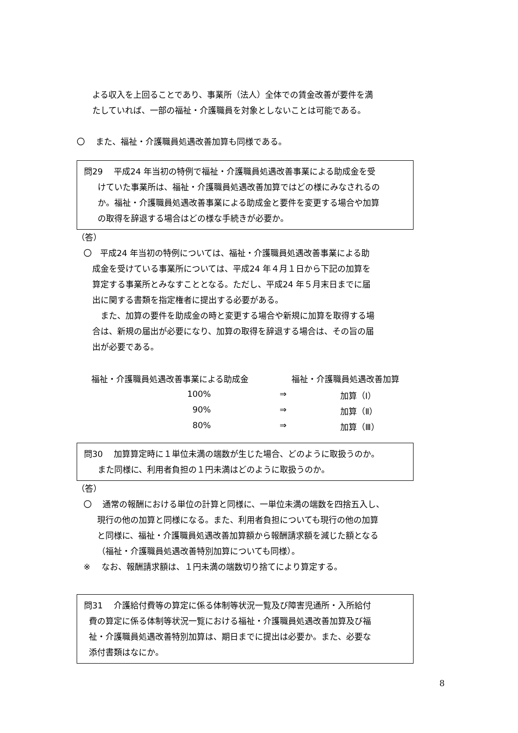よる収入を上回ることであり、事業所（法人）全体での賃金改善が要件を満
たしていれば、一部の福祉・介護職員を対象としないことは可能である。
〇　 また、福祉・介護職員処遇改善加算も同様である。
問29　 平成24 年当初の特例で福祉・介護職員処遇改善事業による助成金を受
けていた事業所は、福祉・介護職員処遇改善加算ではどの様にみなされるの
か。福祉・介護職員処遇改善事業による助成金と要件を変更する場合や加算
の取得を辞退する場合はどの様な手続きが必要か。
（答）
〇　平成24 年当初の特例については、福祉・介護職員処遇改善事業による助
成金を受けている事業所については、平成24 年４月１日から下記の加算を
算定する事業所とみなすこととなる。ただし、平成24 年５月末日までに届
出に関する書類を指定権者に提出する必要がある。
　また、加算の要件を助成金の時と変更する場合や新規に加算を取得する場
合は、新規の届出が必要になり、加算の取得を辞退する場合は、その旨の届
出が必要である。
| 福祉・介護職員処遇改善事業による助成金 | | 福祉・介護職員処遇改善加算 | |
| 100% | ⇒ | | 加算（Ⅰ） |
| 90% | ⇒ | | 加算（Ⅱ） |
| 80% | ⇒ | | 加算（Ⅲ） |
問30　 加算算定時に１単位未満の端数が生じた場合、どのように取扱うのか。
また同様に、利用者負担の１円未満はどのように取扱うのか。
（答）
〇　 通常の報酬における単位の計算と同様に、一単位未満の端数を四捨五入し、
現行の他の加算と同様になる。また、利用者負担についても現行の他の加算
と同様に、福祉・介護職員処遇改善加算額から報酬請求額を減じた額となる
（福祉・介護職員処遇改善特別加算についても同様）。
※　 なお、報酬請求額は、１円未満の端数切り捨てにより算定する。
問31　 介護給付費等の算定に係る体制等状況一覧及び障害児通所・入所給付
費の算定に係る体制等状況一覧における福祉・介護職員処遇改善加算及び福
祉・介護職員処遇改善特別加算は、期日までに提出は必要か。また、必要な
添付書類はなにか。
8